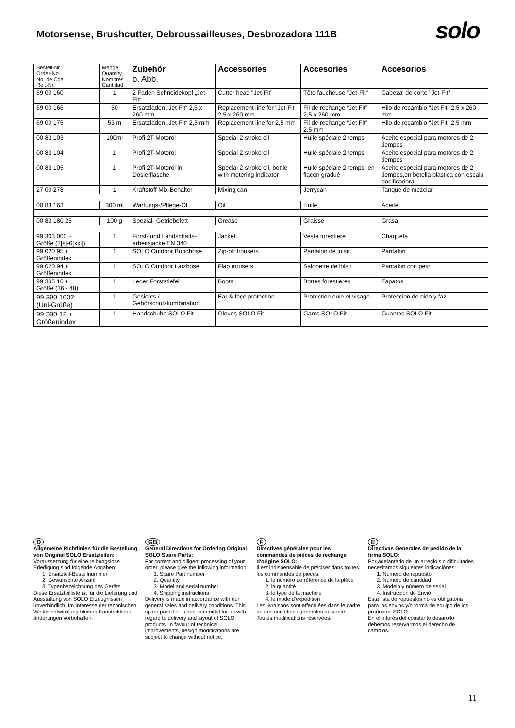Motorsense, Brushcutter, Debroussailleuses, Desbrozadora 111B
solo
| Bestell-Nr. Order-No. No. de Cde Ref.-Nr. | Menge Quantity Nombres Cantidad | Zubehör o. Abb. | Accessories | Accesories | Accesorios |
| --- | --- | --- | --- | --- | --- |
| 69 00 160 | 1 | 2 Faden Schneidekopf „Jet-Fit“ | Cutter head "Jet-Fit" | Tête faucheuse "Jet-Fit" | Cabezal de corte "Jet-Fit" |
| 69 00 166 | 50 | Ersatzfaden „Jet-Fit“ 2,5 x 260 mm | Replacement line for "Jet-Fit" 2,5 x 260 mm | Fil de rechange “Jet Fit” 2,5 x 260 mm | Hilo de recambio “Jet Fit” 2,5 x 260 mm |
| 69 00 175 | 53 m | Ersatzfaden „Jet-Fit“ 2,5 mm | Replacement line for 2,5 mm | Fil de rechange “Jet Fit” 2,5 mm | Hilo de recambio “Jet Fit” 2,5 mm |
| 00 83 103 | 100ml | Profi 2T-Motoröl | Special 2-stroke oil | Huile spéciale 2 temps | Aceite especial para motores de 2 tiempos |
| 00 83 104 | 1l | Profi 2T-Motoröl | Special 2-stroke oil | Huile spéciale 2 temps | Aceite especial para motores de 2 tiempos |
| 00 83 105 | 1l | Profi 2T-Motoröl in Dosierflasche | Special 2-stroke oil, bottle with metering indicator | Huile spéciale 2 temps, en flacon gradué | Aceite especial para motores de 2 tiempos,en botella plastica con escala dosificadora |
| 27 00 278 | 1 | Kraftstoff Mix-Behälter | Mixing can | Jerrycan | Tanque de mezclar |
| 00 83 163 | 300 ml | Wartungs-/Pflege-Öl | Oil | Huile | Aceite |
| 00 83 180 25 | 100 g | Spezial- Getriebefett | Grease | Graisse | Grasa |
| 99 303 000 + Größe (2[s]-6[xxl]) | 1 | Forst- und Landschafts-arbeitsjacke EN 340 | Jacket | Veste forestiere | Chaqueta |
| 99 020 95 + Größenindex | 1 | SOLO Outdoor Bundhose | Zip-off trousers | Pantalon de loisir | Pantalon |
| 99 020 94 + Größenindex | 1 | SOLO Outdoor Latzhose | Flap trousers | Salopette de loisir | Pantalon con peto |
| 99 305 10 + Größe (36 - 48) | 1 | Leder Forststiefel | Boots | Bottes forestieres | Zapatos |
| 99 390 1002 (Uni-Größe) | 1 | Gesichts / Gehörschutzkombination | Ear & face protection | Protection ouie et visage | Proteccion de oido y faz |
| 99 390 12 + Größenindex | 1 | Handschuhe SOLO Fit | Gloves SOLO Fit | Gants SOLO Fit | Guantes SOLO Fit |
D
Allgemeine Richtlinien für die Bestellung von Original SOLO Ersatzteilen:
Voraussetzung für eine reibungslose Erledigung sind folgende Angaben:
1. Ersatzteil-Bestellnummer
2. Gewünschte Anzahl
3. Typenbezeichnung des Geräts
Diese Ersatzteilliste ist für die Lieferung und Ausstattung von SOLO Erzeugnissen unverbindlich. Im Interesse der technischen Weiter-entwicklung bleiben Konstruktions-änderungen vorbehalten.
GB
General Directions for Ordering Original SOLO Spare Parts:
For correct and diligent processing of your order, please give the following information:
1. Spare Part number
2. Quantity
3. Model and serial number
4. Shipping instructions
Delivery is made in accordance with our general sales and delivery conditions. This spare parts list is non-committal for us with regard to delivery and layout of SOLO products. In favour of technical improvements, design modifications are subject to change without notice.
F
Directives générales pour les commandes de pièces de rechange d'origine SOLO:
Il est indispensable de préciser dans toutes les commandes de pièces:
1. le numéro de référence de la pièce
2. la quantité
3. le type de la machine
4. le mode d'expédition
Les livraisons sont effectuées dans le cadre de nos conditions générales de vente.
Toutes modifications réservées.
E
Directivas Generales de pedido de la firma SOLO:
Por adelantado de un arreglo sin dificultades necesitamos siguientes indicaciónes:
1. Número de repuesto
2. Numero de cantidad
3. Modelo y número de serial
4. Instrucción de Envió
Esta lista de repuestos no es obligatoria para los envios y/o forma de equipo de los productos SOLO.
En el interés del constante desarollo debemos reservarmos el derecho de cambios.
11